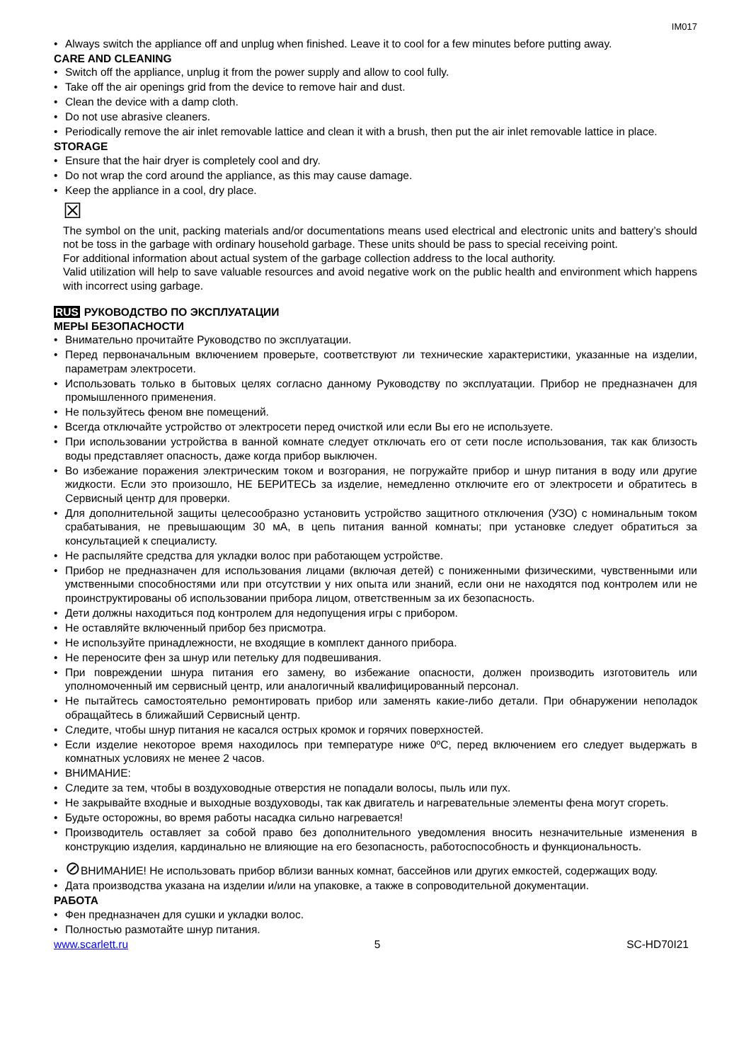IM017
Always switch the appliance off and unplug when finished. Leave it to cool for a few minutes before putting away.
CARE AND CLEANING
Switch off the appliance, unplug it from the power supply and allow to cool fully.
Take off the air openings grid from the device to remove hair and dust.
Clean the device with a damp cloth.
Do not use abrasive cleaners.
Periodically remove the air inlet removable lattice and clean it with a brush, then put the air inlet removable lattice in place.
STORAGE
Ensure that the hair dryer is completely cool and dry.
Do not wrap the cord around the appliance, as this may cause damage.
Keep the appliance in a cool, dry place.
☒
The symbol on the unit, packing materials and/or documentations means used electrical and electronic units and battery’s should not be toss in the garbage with ordinary household garbage. These units should be pass to special receiving point.
For additional information about actual system of the garbage collection address to the local authority.
Valid utilization will help to save valuable resources and avoid negative work on the public health and environment which happens with incorrect using garbage.
RUS РУКОВОДСТВО ПО ЭКСПЛУАТАЦИИ
МЕРЫ БЕЗОПАСНОСТИ
Внимательно прочитайте Руководство по эксплуатации.
Перед первоначальным включением проверьте, соответствуют ли технические характеристики, указанные на изделии, параметрам электросети.
Использовать только в бытовых целях согласно данному Руководству по эксплуатации. Прибор не предназначен для промышленного применения.
Не пользуйтесь феном вне помещений.
Всегда отключайте устройство от электросети перед очисткой или если Вы его не используете.
При использовании устройства в ванной комнате следует отключать его от сети после использования, так как близость воды представляет опасность, даже когда прибор выключен.
Во избежание поражения электрическим током и возгорания, не погружайте прибор и шнур питания в воду или другие жидкости. Если это произошло, НЕ БЕРИТЕСЬ за изделие, немедленно отключите его от электросети и обратитесь в Сервисный центр для проверки.
Для дополнительной защиты целесообразно установить устройство защитного отключения (УЗО) с номинальным током срабатывания, не превышающим 30 мА, в цепь питания ванной комнаты; при установке следует обратиться за консультацией к специалисту.
Не распыляйте средства для укладки волос при работающем устройстве.
Прибор не предназначен для использования лицами (включая детей) с пониженными физическими, чувственными или умственными способностями или при отсутствии у них опыта или знаний, если они не находятся под контролем или не проинструктированы об использовании прибора лицом, ответственным за их безопасность.
Дети должны находиться под контролем для недопущения игры с прибором.
Не оставляйте включенный прибор без присмотра.
Не используйте принадлежности, не входящие в комплект данного прибора.
Не переносите фен за шнур или петельку для подвешивания.
При повреждении шнура питания его замену, во избежание опасности, должен производить изготовитель или уполномоченный им сервисный центр, или аналогичный квалифицированный персонал.
Не пытайтесь самостоятельно ремонтировать прибор или заменять какие-либо детали. При обнаружении неполадок обращайтесь в ближайший Сервисный центр.
Следите, чтобы шнур питания не касался острых кромок и горячих поверхностей.
Если изделие некоторое время находилось при температуре ниже 0ºC, перед включением его следует выдержать в комнатных условиях не менее 2 часов.
ВНИМАНИЕ:
Следите за тем, чтобы в воздуховодные отверстия не попадали волосы, пыль или пух.
Не закрывайте входные и выходные воздуховоды, так как двигатель и нагревательные элементы фена могут сгореть.
Будьте осторожны, во время работы насадка сильно нагревается!
Производитель оставляет за собой право без дополнительного уведомления вносить незначительные изменения в конструкцию изделия, кардинально не влияющие на его безопасность, работоспособность и функциональность.
⊘ВНИМАНИЕ! Не использовать прибор вблизи ванных комнат, бассейнов или других емкостей, содержащих воду.
Дата производства указана на изделии и/или на упаковке, а также в сопроводительной документации.
РАБОТА
Фен предназначен для сушки и укладки волос.
Полностью размотайте шнур питания.
www.scarlett.ru 5 SC-HD70I21